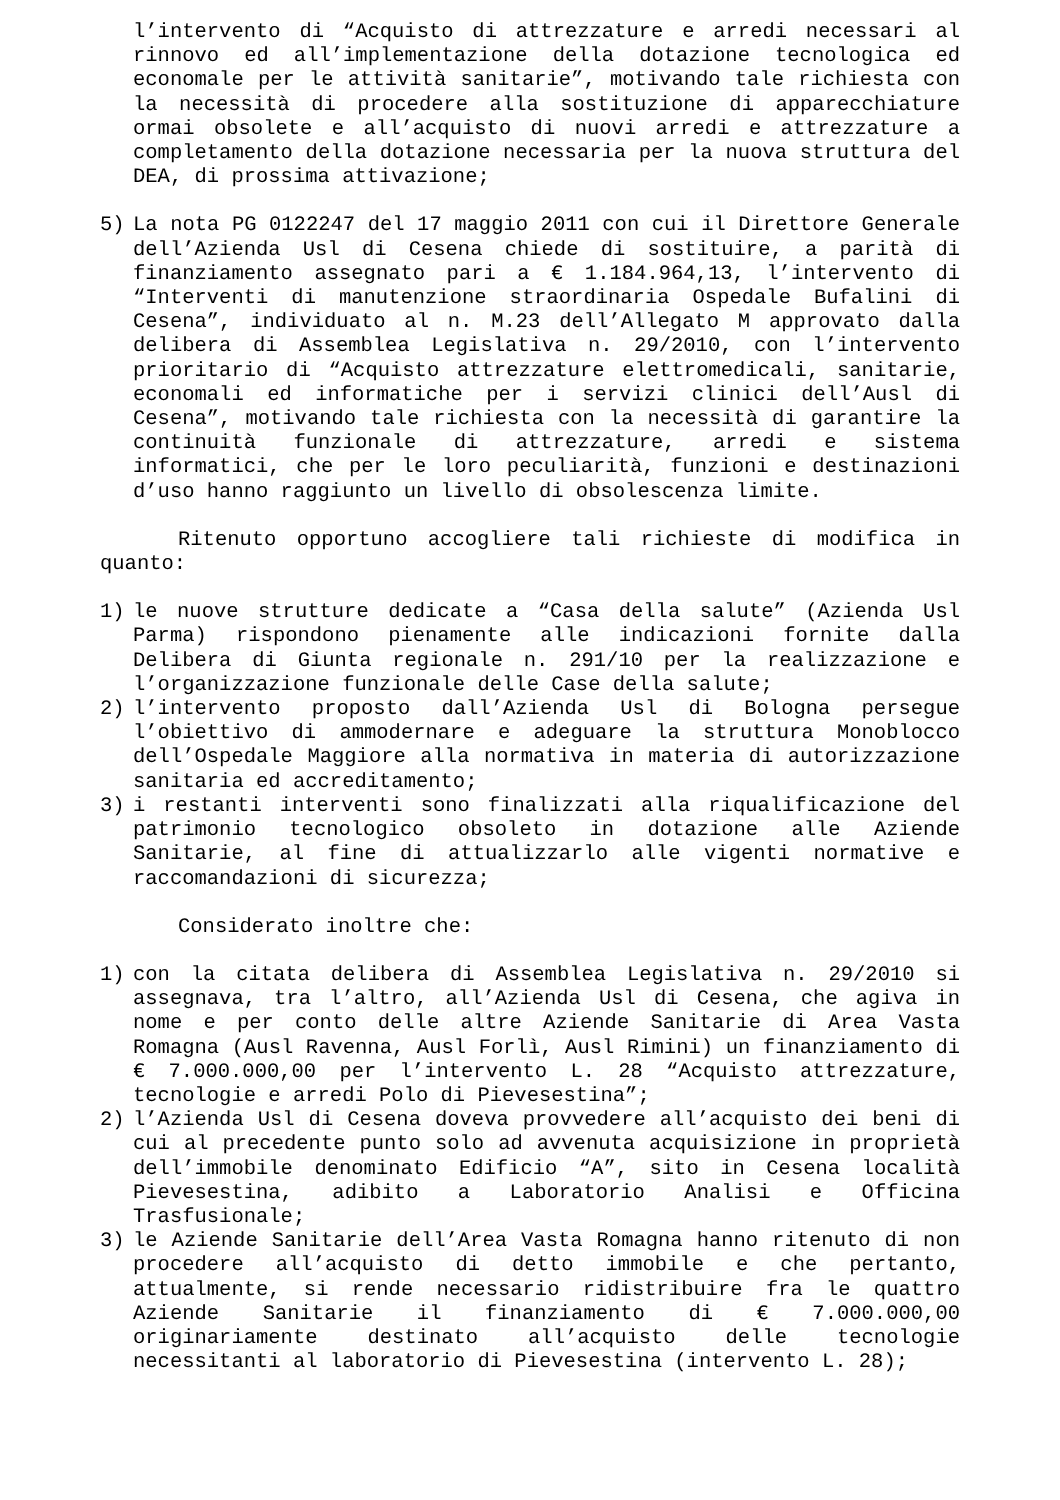l’intervento di “Acquisto di attrezzature e arredi necessari al rinnovo ed all’implementazione della dotazione tecnologica ed economale per le attività sanitarie”, motivando tale richiesta con la necessità di procedere alla sostituzione di apparecchiature ormai obsolete e all’acquisto di nuovi arredi e attrezzature a completamento della dotazione necessaria per la nuova struttura del DEA, di prossima attivazione;
5) La nota PG 0122247 del 17 maggio 2011 con cui il Direttore Generale dell’Azienda Usl di Cesena chiede di sostituire, a parità di finanziamento assegnato pari a € 1.184.964,13, l’intervento di “Interventi di manutenzione straordinaria Ospedale Bufalini di Cesena”, individuato al n. M.23 dell’Allegato M approvato dalla delibera di Assemblea Legislativa n. 29/2010, con l’intervento prioritario di “Acquisto attrezzature elettromedicali, sanitarie, economali ed informatiche per i servizi clinici dell’Ausl di Cesena”, motivando tale richiesta con la necessità di garantire la continuità funzionale di attrezzature, arredi e sistema informatici, che per le loro peculiarità, funzioni e destinazioni d’uso hanno raggiunto un livello di obsolescenza limite.
Ritenuto opportuno accogliere tali richieste di modifica in quanto:
1) le nuove strutture dedicate a “Casa della salute” (Azienda Usl Parma) rispondono pienamente alle indicazioni fornite dalla Delibera di Giunta regionale n. 291/10 per la realizzazione e l’organizzazione funzionale delle Case della salute;
2) l’intervento proposto dall’Azienda Usl di Bologna persegue l’obiettivo di ammodernare e adeguare la struttura Monoblocco dell’Ospedale Maggiore alla normativa in materia di autorizzazione sanitaria ed accreditamento;
3) i restanti interventi sono finalizzati alla riqualificazione del patrimonio tecnologico obsoleto in dotazione alle Aziende Sanitarie, al fine di attualizzarlo alle vigenti normative e raccomandazioni di sicurezza;
Considerato inoltre che:
1) con la citata delibera di Assemblea Legislativa n. 29/2010 si assegnava, tra l’altro, all’Azienda Usl di Cesena, che agiva in nome e per conto delle altre Aziende Sanitarie di Area Vasta Romagna (Ausl Ravenna, Ausl Forlì, Ausl Rimini) un finanziamento di € 7.000.000,00 per l’intervento L. 28 “Acquisto attrezzature, tecnologie e arredi Polo di Pievesestina”;
2) l’Azienda Usl di Cesena doveva provvedere all’acquisto dei beni di cui al precedente punto solo ad avvenuta acquisizione in proprietà dell’immobile denominato Edificio “A”, sito in Cesena località Pievesestina, adibito a Laboratorio Analisi e Officina Trasfusionale;
3) le Aziende Sanitarie dell’Area Vasta Romagna hanno ritenuto di non procedere all’acquisto di detto immobile e che pertanto, attualmente, si rende necessario ridistribuire fra le quattro Aziende Sanitarie il finanziamento di € 7.000.000,00 originariamente destinato all’acquisto delle tecnologie necessitanti al laboratorio di Pievesestina (intervento L. 28);